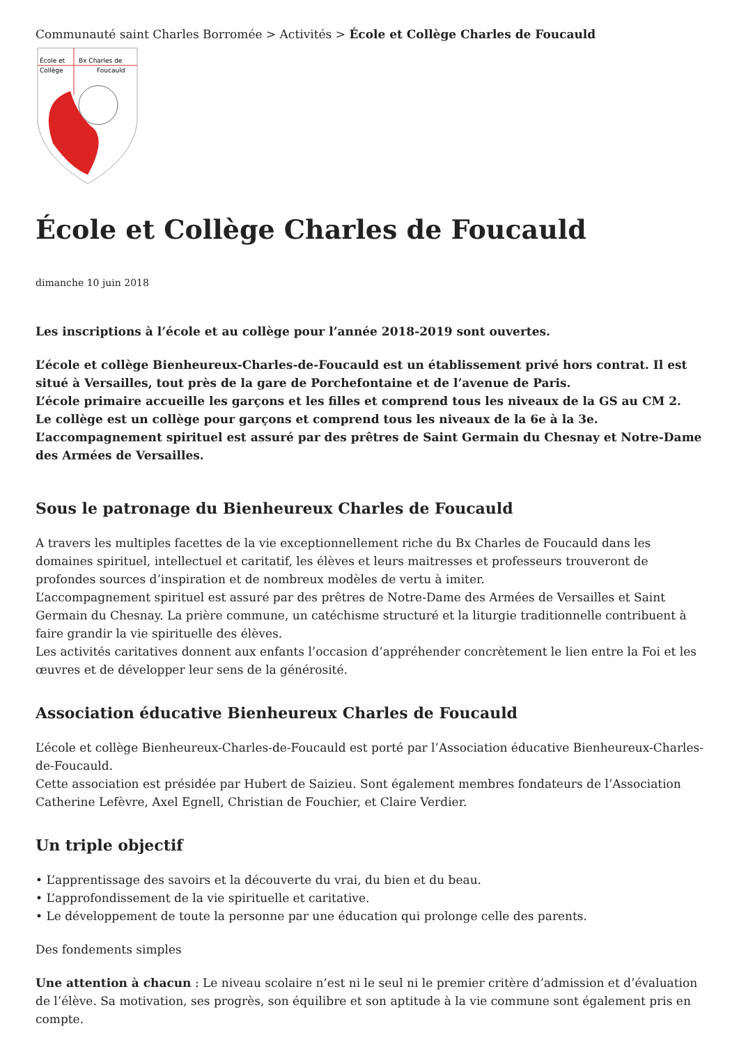Communauté saint Charles Borromée > Activités > École et Collège Charles de Foucauld
École et
Bx Charles de
Collège
Foucauld
École et Collège Charles de Foucauld
dimanche 10 juin 2018
Les inscriptions à l’école et au collège pour l’année 2018-2019 sont ouvertes.
L’école et collège Bienheureux-Charles-de-Foucauld est un établissement privé hors contrat. Il est situé à Versailles, tout près de la gare de Porchefontaine et de l’avenue de Paris.
L’école primaire accueille les garçons et les filles et comprend tous les niveaux de la GS au CM 2.
Le collège est un collège pour garçons et comprend tous les niveaux de la 6e à la 3e.
L’accompagnement spirituel est assuré par des prêtres de Saint Germain du Chesnay et Notre-Dame des Armées de Versailles.
Sous le patronage du Bienheureux Charles de Foucauld
A travers les multiples facettes de la vie exceptionnellement riche du Bx Charles de Foucauld dans les domaines spirituel, intellectuel et caritatif, les élèves et leurs maitresses et professeurs trouveront de profondes sources d’inspiration et de nombreux modèles de vertu à imiter.
L’accompagnement spirituel est assuré par des prêtres de Notre-Dame des Armées de Versailles et Saint Germain du Chesnay. La prière commune, un catéchisme structuré et la liturgie traditionnelle contribuent à faire grandir la vie spirituelle des élèves.
Les activités caritatives donnent aux enfants l’occasion d’appréhender concrètement le lien entre la Foi et les œuvres et de développer leur sens de la générosité.
Association éducative Bienheureux Charles de Foucauld
L’école et collège Bienheureux-Charles-de-Foucauld est porté par l’Association éducative Bienheureux-Charles-de-Foucauld.
Cette association est présidée par Hubert de Saizieu. Sont également membres fondateurs de l’Association Catherine Lefèvre, Axel Egnell, Christian de Fouchier, et Claire Verdier.
Un triple objectif
• L’apprentissage des savoirs et la découverte du vrai, du bien et du beau.
• L’approfondissement de la vie spirituelle et caritative.
• Le développement de toute la personne par une éducation qui prolonge celle des parents.
Des fondements simples
Une attention à chacun : Le niveau scolaire n’est ni le seul ni le premier critère d’admission et d’évaluation de l’élève. Sa motivation, ses progrès, son équilibre et son aptitude à la vie commune sont également pris en compte.